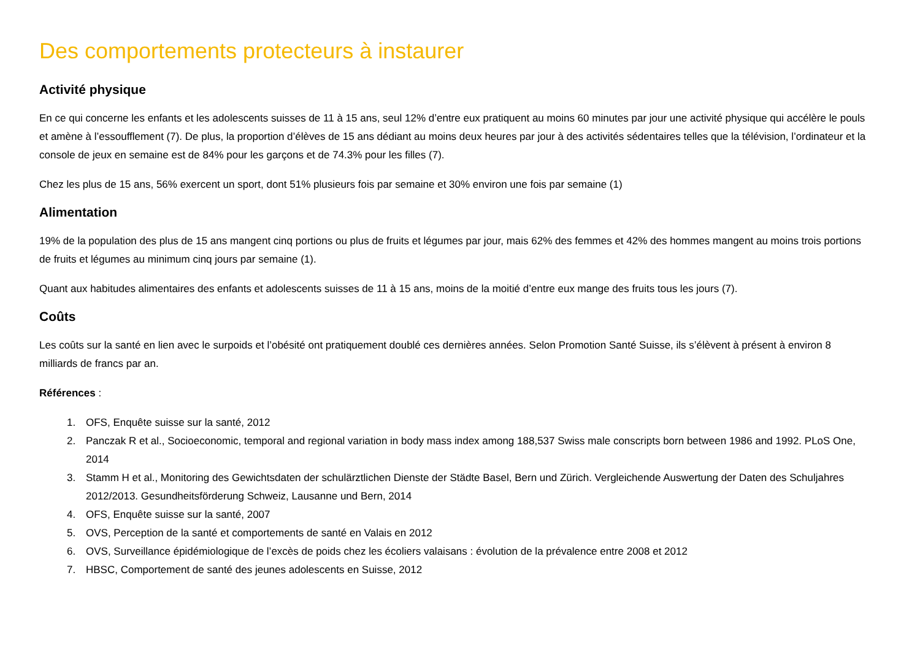Des comportements protecteurs à instaurer
Activité physique
En ce qui concerne les enfants et les adolescents suisses de 11 à 15 ans, seul 12% d’entre eux pratiquent au moins 60 minutes par jour une activité physique qui accélère le pouls et amène à l’essoufflement (7). De plus, la proportion d’élèves de 15 ans dédiant au moins deux heures par jour à des activités sédentaires telles que la télévision, l’ordinateur et la console de jeux en semaine est de 84% pour les garçons et de 74.3% pour les filles (7).
Chez les plus de 15 ans, 56% exercent un sport, dont 51% plusieurs fois par semaine et 30% environ une fois par semaine (1)
Alimentation
19% de la population des plus de 15 ans mangent cinq portions ou plus de fruits et légumes par jour, mais 62% des femmes et 42% des hommes mangent au moins trois portions de fruits et légumes au minimum cinq jours par semaine (1).
Quant aux habitudes alimentaires des enfants et adolescents suisses de 11 à 15 ans, moins de la moitié d’entre eux mange des fruits tous les jours (7).
Coûts
Les coûts sur la santé en lien avec le surpoids et l’obésité ont pratiquement doublé ces dernières années. Selon Promotion Santé Suisse, ils s’élèvent à présent à environ 8 milliards de francs par an.
Références :
1. OFS, Enquête suisse sur la santé, 2012
2. Panczak R et al., Socioeconomic, temporal and regional variation in body mass index among 188,537 Swiss male conscripts born between 1986 and 1992. PLoS One, 2014
3. Stamm H et al., Monitoring des Gewichtsdaten der schulärztlichen Dienste der Städte Basel, Bern und Zürich. Vergleichende Auswertung der Daten des Schuljahres 2012/2013. Gesundheitsförderung Schweiz, Lausanne und Bern, 2014
4. OFS, Enquête suisse sur la santé, 2007
5. OVS, Perception de la santé et comportements de santé en Valais en 2012
6. OVS, Surveillance épidémiologique de l’excès de poids chez les écoliers valaisans : évolution de la prévalence entre 2008 et 2012
7. HBSC, Comportement de santé des jeunes adolescents en Suisse, 2012